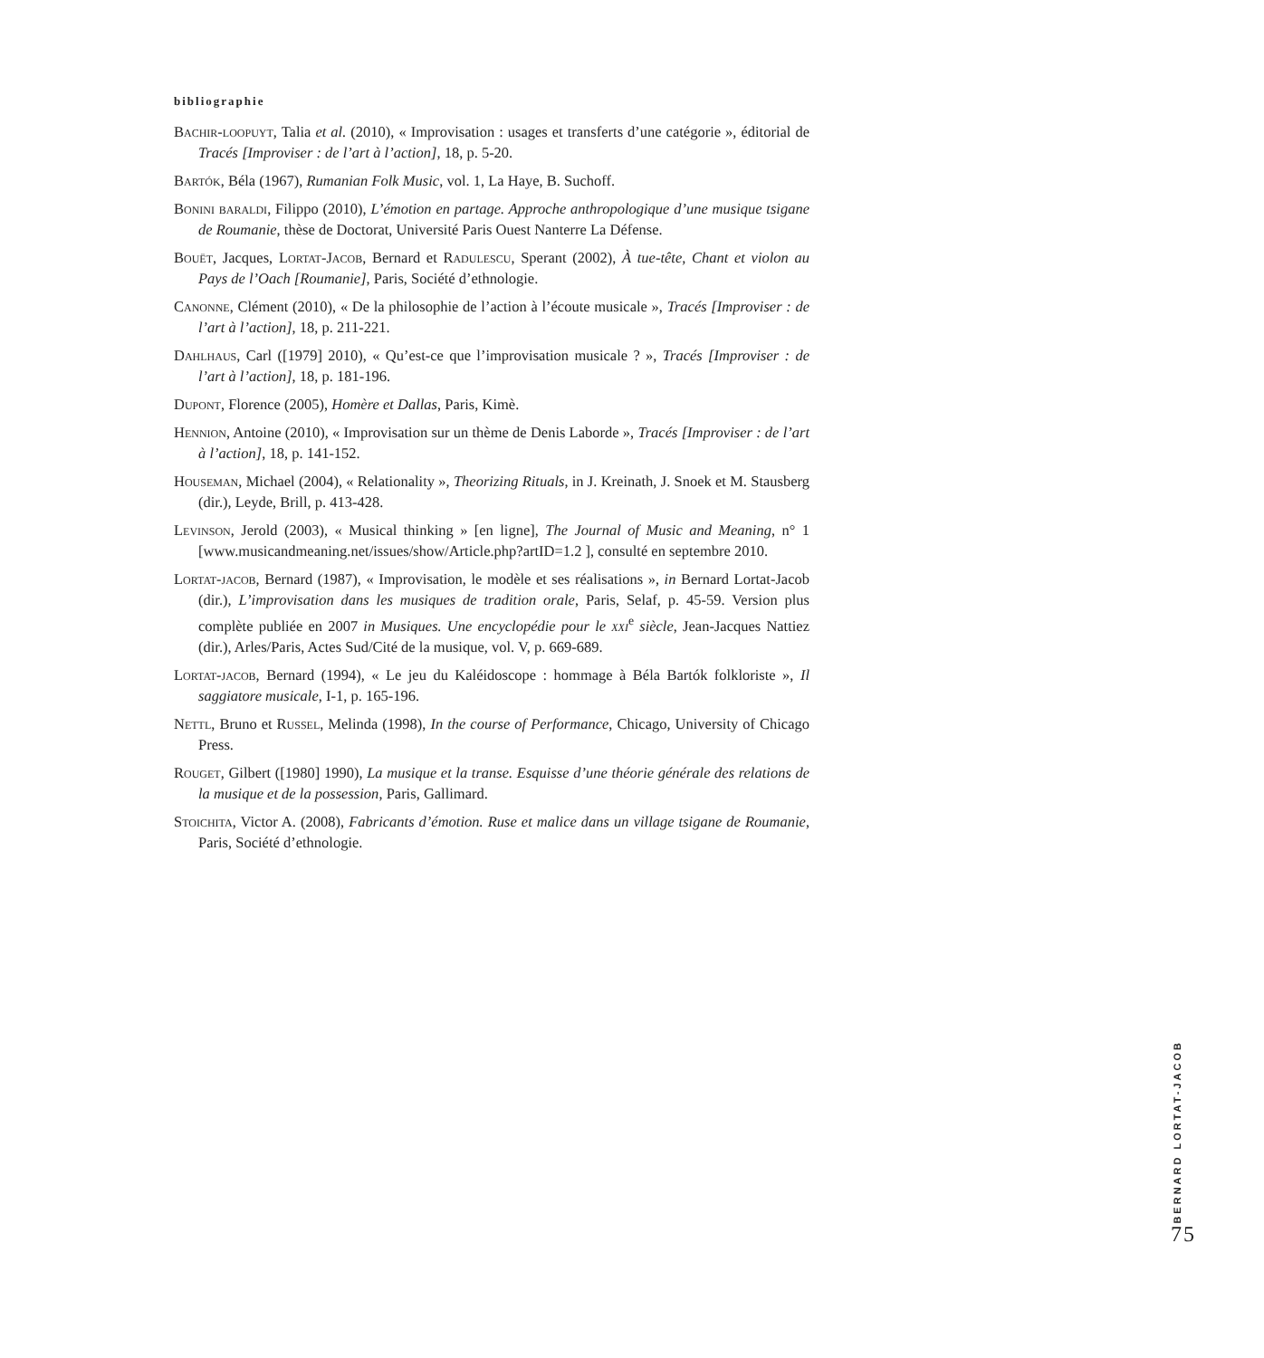bibliographie
Bachir-loopuyt, Talia et al. (2010), « Improvisation : usages et transferts d’une catégorie », éditorial de Tracés [Improviser : de l’art à l’action], 18, p. 5-20.
Bartók, Béla (1967), Rumanian Folk Music, vol. 1, La Haye, B. Suchoff.
Bonini baraldi, Filippo (2010), L’émotion en partage. Approche anthropologique d’une musique tsigane de Roumanie, thèse de Doctorat, Université Paris Ouest Nanterre La Défense.
Bouët, Jacques, Lortat-Jacob, Bernard et Radulescu, Sperant (2002), À tue-tête, Chant et violon au Pays de l’Oach [Roumanie], Paris, Société d’ethnologie.
Canonne, Clément (2010), « De la philosophie de l’action à l’écoute musicale », Tracés [Improviser : de l’art à l’action], 18, p. 211-221.
Dahlhaus, Carl ([1979] 2010), « Qu’est-ce que l’improvisation musicale ? », Tracés [Improviser : de l’art à l’action], 18, p. 181-196.
Dupont, Florence (2005), Homère et Dallas, Paris, Kimè.
Hennion, Antoine (2010), « Improvisation sur un thème de Denis Laborde », Tracés [Improviser : de l’art à l’action], 18, p. 141-152.
Houseman, Michael (2004), « Relationality », Theorizing Rituals, in J. Kreinath, J. Snoek et M. Stausberg (dir.), Leyde, Brill, p. 413-428.
Levinson, Jerold (2003), « Musical thinking » [en ligne], The Journal of Music and Meaning, n° 1 [www.musicandmeaning.net/issues/show/Article.php?artID=1.2 ], consulté en septembre 2010.
Lortat-jacob, Bernard (1987), « Improvisation, le modèle et ses réalisations », in Bernard Lortat-Jacob (dir.), L’improvisation dans les musiques de tradition orale, Paris, Selaf, p. 45-59. Version plus complète publiée en 2007 in Musiques. Une encyclopédie pour le xxi<sup>e</sup> siècle, Jean-Jacques Nattiez (dir.), Arles/Paris, Actes Sud/Cité de la musique, vol. V, p. 669-689.
Lortat-jacob, Bernard (1994), « Le jeu du Kaléidoscope : hommage à Béla Bartók folkloriste », Il saggiatore musicale, I-1, p. 165-196.
Nettl, Bruno et Russel, Melinda (1998), In the course of Performance, Chicago, University of Chicago Press.
Rouget, Gilbert ([1980] 1990), La musique et la transe. Esquisse d’une théorie générale des relations de la musique et de la possession, Paris, Gallimard.
Stoichita, Victor A. (2008), Fabricants d’émotion. Ruse et malice dans un village tsigane de Roumanie, Paris, Société d’ethnologie.
BERNARD LORTAT-JACOB
75